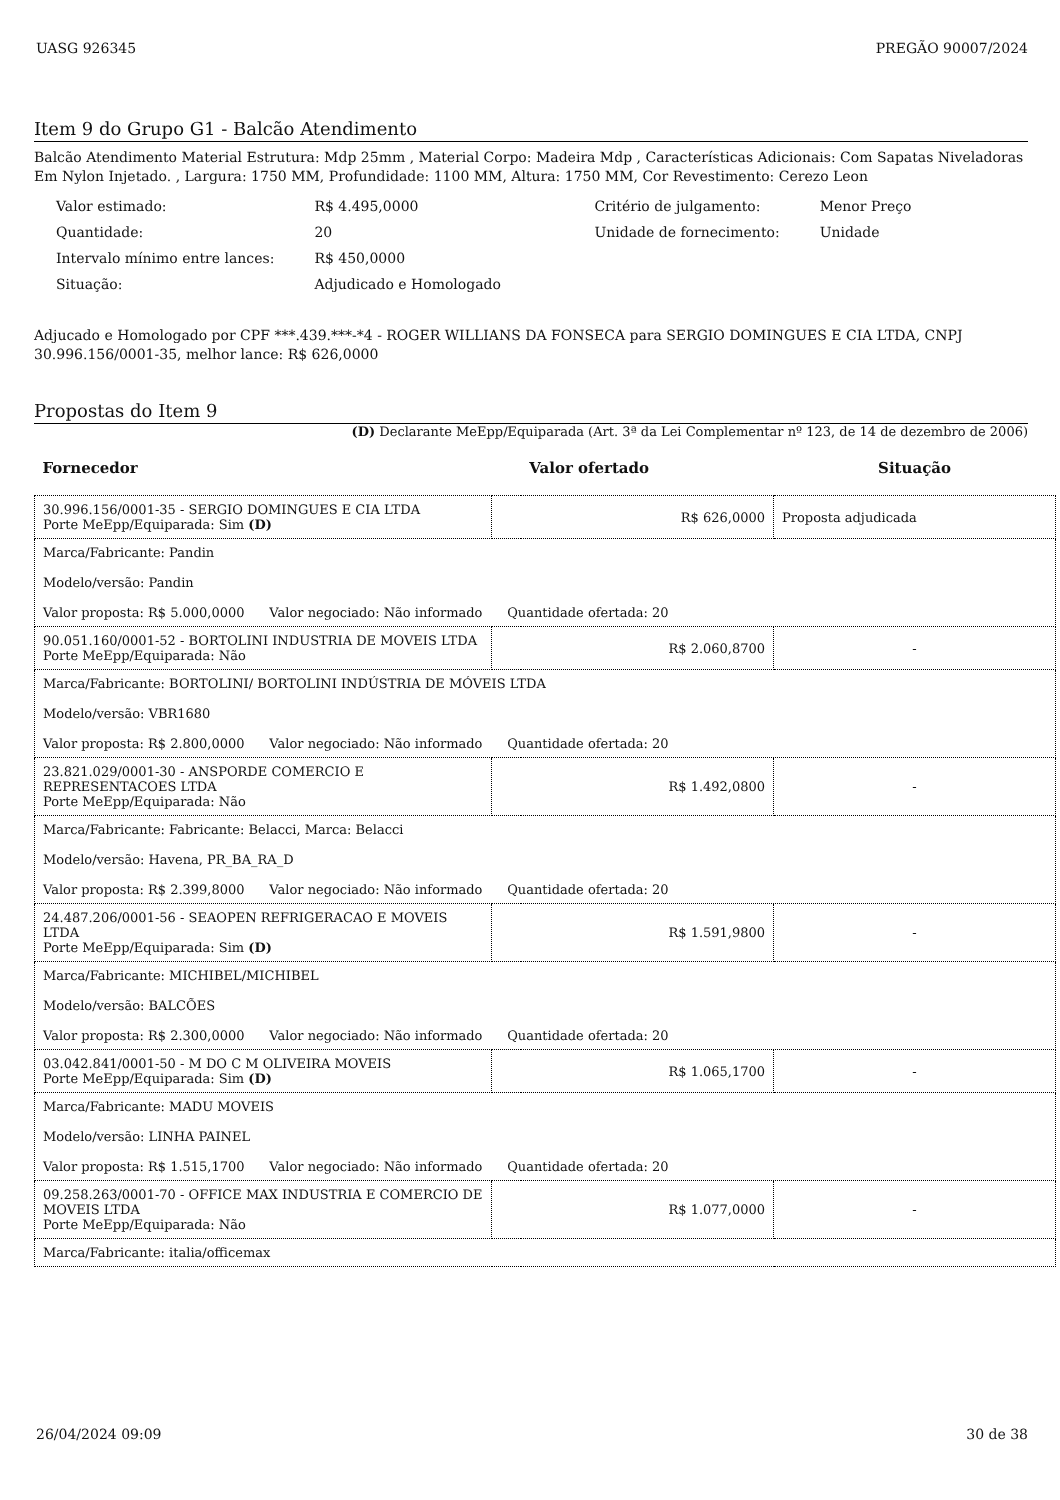UASG 926345 PREGÃO 90007/2024
Item 9 do Grupo G1 - Balcão Atendimento
Balcão Atendimento Material Estrutura: Mdp 25mm , Material Corpo: Madeira Mdp , Características Adicionais: Com Sapatas Niveladoras Em Nylon Injetado. , Largura: 1750 MM, Profundidade: 1100 MM, Altura: 1750 MM, Cor Revestimento: Cerezo Leon
| Valor estimado: | R$ 4.495,0000 | Critério de julgamento: | Menor Preço |
| Quantidade: | 20 | Unidade de fornecimento: | Unidade |
| Intervalo mínimo entre lances: | R$ 450,0000 | | |
| Situação: | Adjudicado e Homologado | | |
Adjucado e Homologado por CPF ***.439.***-*4 - ROGER WILLIANS DA FONSECA para SERGIO DOMINGUES E CIA LTDA, CNPJ 30.996.156/0001-35, melhor lance: R$ 626,0000
Propostas do Item 9
(D) Declarante MeEpp/Equiparada (Art. 3ª da Lei Complementar nº 123, de 14 de dezembro de 2006)
| Fornecedor | | Valor ofertado | Situação |
| --- | --- | --- | --- |
| 30.996.156/0001-35 - SERGIO DOMINGUES E CIA LTDA Porte MeEpp/Equiparada: Sim (D) | R$ 626,0000 | | Proposta adjudicada |
| Marca/Fabricante: Pandin Modelo/versão: Pandin Valor proposta: R$ 5.000,0000 Valor negociado: Não informado Quantidade ofertada: 20 | | | |
| 90.051.160/0001-52 - BORTOLINI INDUSTRIA DE MOVEIS LTDA Porte MeEpp/Equiparada: Não | R$ 2.060,8700 | | - |
| Marca/Fabricante: BORTOLINI/ BORTOLINI INDÚSTRIA DE MÓVEIS LTDA Modelo/versão: VBR1680 Valor proposta: R$ 2.800,0000 Valor negociado: Não informado Quantidade ofertada: 20 | | | |
| 23.821.029/0001-30 - ANSPORDE COMERCIO E REPRESENTACOES LTDA Porte MeEpp/Equiparada: Não | R$ 1.492,0800 | | - |
| Marca/Fabricante: Fabricante: Belacci, Marca: Belacci Modelo/versão: Havena, PR_BA_RA_D Valor proposta: R$ 2.399,8000 Valor negociado: Não informado Quantidade ofertada: 20 | | | |
| 24.487.206/0001-56 - SEAOPEN REFRIGERACAO E MOVEIS LTDA Porte MeEpp/Equiparada: Sim (D) | R$ 1.591,9800 | | - |
| Marca/Fabricante: MICHIBEL/MICHIBEL Modelo/versão: BALCÕES Valor proposta: R$ 2.300,0000 Valor negociado: Não informado Quantidade ofertada: 20 | | | |
| 03.042.841/0001-50 - M DO C M OLIVEIRA MOVEIS Porte MeEpp/Equiparada: Sim (D) | R$ 1.065,1700 | | - |
| Marca/Fabricante: MADU MOVEIS Modelo/versão: LINHA PAINEL Valor proposta: R$ 1.515,1700 Valor negociado: Não informado Quantidade ofertada: 20 | | | |
| 09.258.263/0001-70 - OFFICE MAX INDUSTRIA E COMERCIO DE MOVEIS LTDA Porte MeEpp/Equiparada: Não | R$ 1.077,0000 | | - |
| Marca/Fabricante: italia/officemax | | | |
26/04/2024 09:09 30 de 38